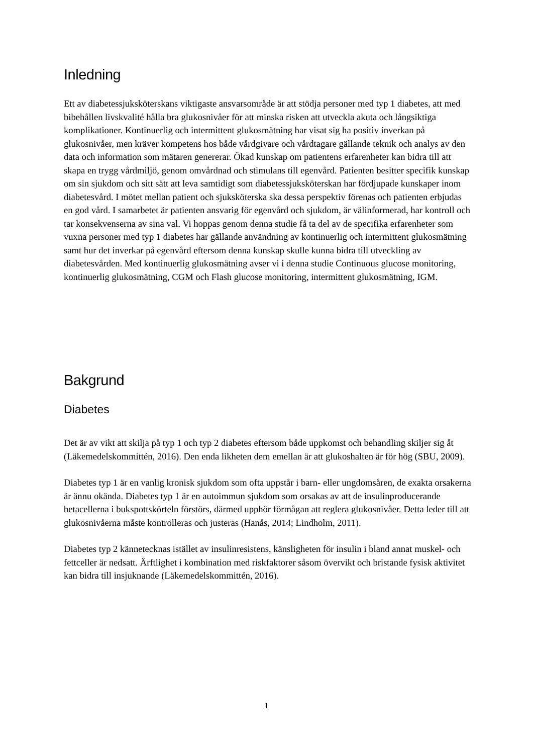Inledning
Ett av diabetessjuksköterskans viktigaste ansvarsområde är att stödja personer med typ 1 diabetes, att med bibehållen livskvalité hålla bra glukosnivåer för att minska risken att utveckla akuta och långsiktiga komplikationer. Kontinuerlig och intermittent glukosmätning har visat sig ha positiv inverkan på glukosnivåer, men kräver kompetens hos både vårdgivare och vårdtagare gällande teknik och analys av den data och information som mätaren genererar. Ökad kunskap om patientens erfarenheter kan bidra till att skapa en trygg vårdmiljö, genom omvårdnad och stimulans till egenvård. Patienten besitter specifik kunskap om sin sjukdom och sitt sätt att leva samtidigt som diabetessjuksköterskan har fördjupade kunskaper inom diabetesvård. I mötet mellan patient och sjuksköterska ska dessa perspektiv förenas och patienten erbjudas en god vård. I samarbetet är patienten ansvarig för egenvård och sjukdom, är välinformerad, har kontroll och tar konsekvenserna av sina val. Vi hoppas genom denna studie få ta del av de specifika erfarenheter som vuxna personer med typ 1 diabetes har gällande användning av kontinuerlig och intermittent glukosmätning samt hur det inverkar på egenvård eftersom denna kunskap skulle kunna bidra till utveckling av diabetesvården. Med kontinuerlig glukosmätning avser vi i denna studie Continuous glucose monitoring, kontinuerlig glukosmätning, CGM och Flash glucose monitoring, intermittent glukosmätning, IGM.
Bakgrund
Diabetes
Det är av vikt att skilja på typ 1 och typ 2 diabetes eftersom både uppkomst och behandling skiljer sig åt (Läkemedelskommittén, 2016). Den enda likheten dem emellan är att glukoshalten är för hög (SBU, 2009).
Diabetes typ 1 är en vanlig kronisk sjukdom som ofta uppstår i barn- eller ungdomsåren, de exakta orsakerna är ännu okända. Diabetes typ 1 är en autoimmun sjukdom som orsakas av att de insulinproducerande betacellerna i bukspottskörteln förstörs, därmed upphör förmågan att reglera glukosnivåer. Detta leder till att glukosnivåerna måste kontrolleras och justeras (Hanås, 2014; Lindholm, 2011).
Diabetes typ 2 kännetecknas istället av insulinresistens, känsligheten för insulin i bland annat muskel- och fettceller är nedsatt. Ärftlighet i kombination med riskfaktorer såsom övervikt och bristande fysisk aktivitet kan bidra till insjuknande (Läkemedelskommittén, 2016).
1